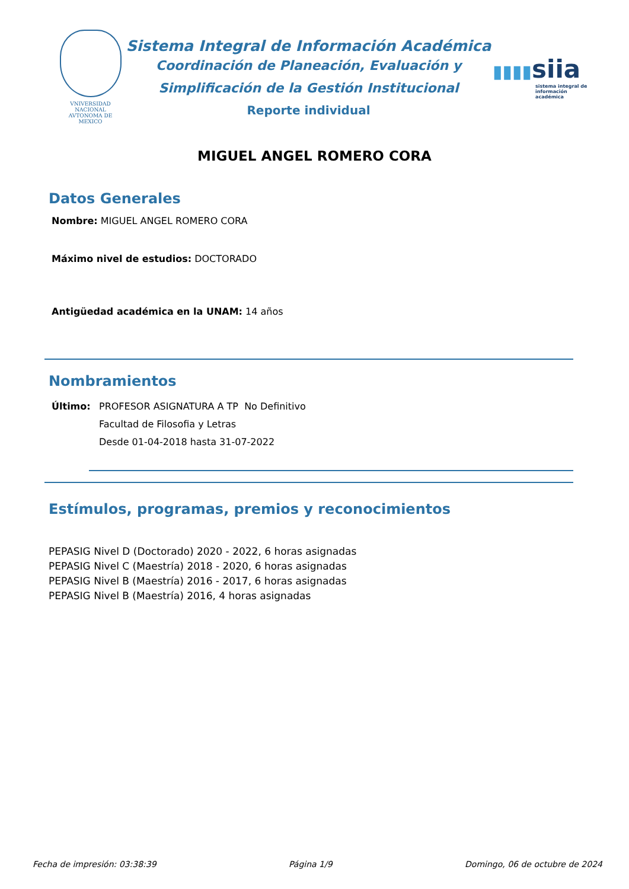VNIVERSIDAD NACIONAL
AVTONOMA DE
MEXICO
Sistema Integral de Información Académica
Coordinación de Planeación, Evaluación y
Simplificación de la Gestión Institucional
Reporte individual
▮▮▮▮siia
sistema integral de información académica
MIGUEL ANGEL ROMERO CORA
Datos Generales
Nombre: MIGUEL ANGEL ROMERO CORA
Máximo nivel de estudios: DOCTORADO
Antigüedad académica en la UNAM: 14 años
Nombramientos
Último: PROFESOR ASIGNATURA A TP No Definitivo
Facultad de Filosofia y Letras
Desde 01-04-2018 hasta 31-07-2022
Estímulos, programas, premios y reconocimientos
PEPASIG Nivel D (Doctorado) 2020 - 2022, 6 horas asignadas
PEPASIG Nivel C (Maestría) 2018 - 2020, 6 horas asignadas
PEPASIG Nivel B (Maestría) 2016 - 2017, 6 horas asignadas
PEPASIG Nivel B (Maestría) 2016, 4 horas asignadas
Fecha de impresión: 03:38:39 Página 1/9 Domingo, 06 de octubre de 2024